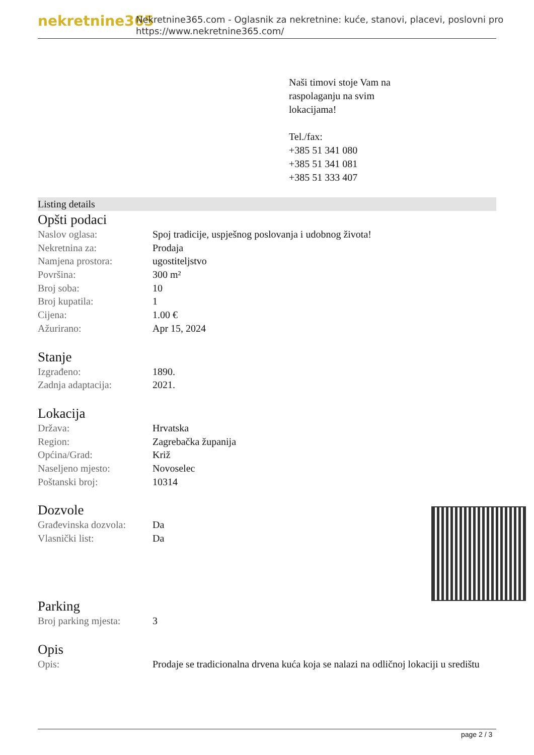nekretnine365
Nekretnine365.com - Oglasnik za nekretnine: kuće, stanovi, placevi, poslovni pro
https://www.nekretnine365.com/
Naši timovi stoje Vam na
raspolaganju na svim
lokacijama!
Tel./fax:
+385 51 341 080
+385 51 341 081
+385 51 333 407
Listing details
Opšti podaci
| Naslov oglasa: | Spoj tradicije, uspješnog poslovanja i udobnog života! |
| Nekretnina za: | Prodaja |
| Namjena prostora: | ugostiteljstvo |
| Površina: | 300 m² |
| Broj soba: | 10 |
| Broj kupatila: | 1 |
| Cijena: | 1.00 € |
| Ažurirano: | Apr 15, 2024 |
Stanje
| Izgrađeno: | 1890. |
| Zadnja adaptacija: | 2021. |
Lokacija
| Država: | Hrvatska |
| Region: | Zagrebačka županija |
| Općina/Grad: | Križ |
| Naseljeno mjesto: | Novoselec |
| Poštanski broj: | 10314 |
Dozvole
| Građevinska dozvola: | Da |
| Vlasnički list: | Da |
Parking
| Broj parking mjesta: | 3 |
Opis
| Opis: | Prodaje se tradicionalna drvena kuća koja se nalazi na odličnoj lokaciji u središtu |
page 2 / 3